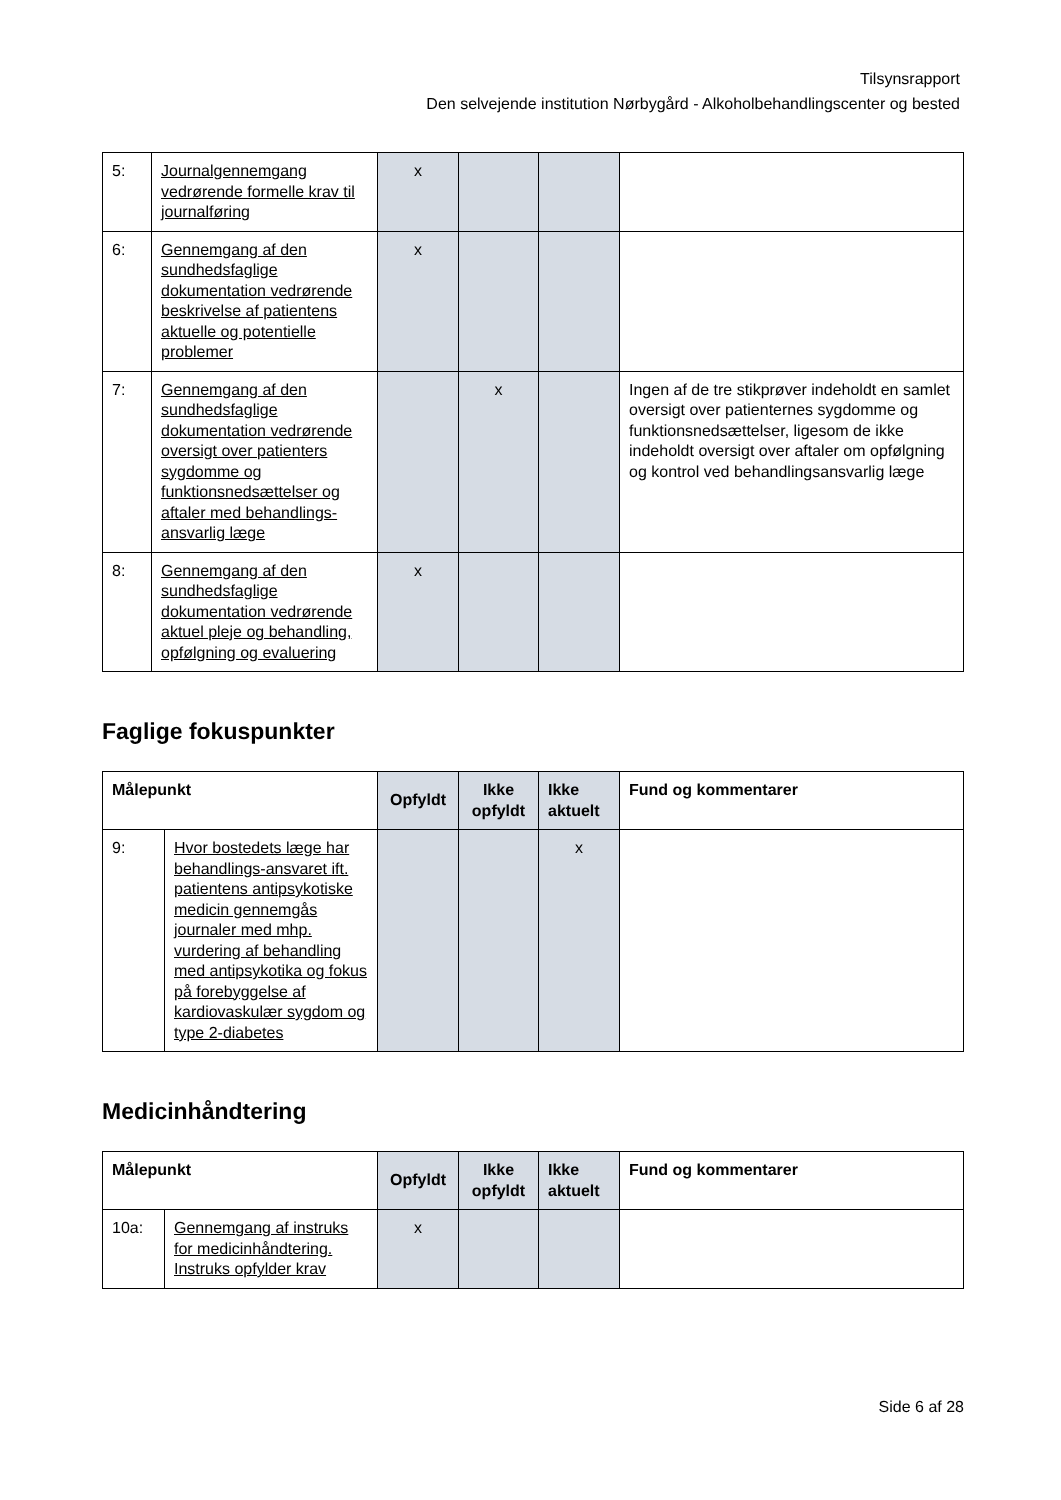Tilsynsrapport
Den selvejende institution Nørbygård - Alkoholbehandlingscenter og bested
| 5: | Journalgennemgang vedrørende formelle krav til journalføring | x | | | |
| 6: | Gennemgang af den sundhedsfaglige dokumentation vedrørende beskrivelse af patientens aktuelle og potentielle problemer | x | | | |
| 7: | Gennemgang af den sundhedsfaglige dokumentation vedrørende oversigt over patienters sygdomme og funktionsnedsættelser og aftaler med behandlings-ansvarlig læge | | x | | Ingen af de tre stikprøver indeholdt en samlet oversigt over patienternes sygdomme og funktionsnedsættelser, ligesom de ikke indeholdt oversigt over aftaler om opfølgning og kontrol ved behandlingsansvarlig læge |
| 8: | Gennemgang af den sundhedsfaglige dokumentation vedrørende aktuel pleje og behandling, opfølgning og evaluering | x | | | |
Faglige fokuspunkter
| Målepunkt | | Opfyldt | Ikke opfyldt | Ikke aktuelt | Fund og kommentarer |
| --- | --- | --- | --- | --- | --- |
| 9: | Hvor bostedets læge har behandlings-ansvaret ift. patientens antipsykotiske medicin gennemgås journaler med mhp. vurdering af behandling med antipsykotika og fokus på forebyggelse af kardiovaskulær sygdom og type 2-diabetes | | | x | |
Medicinhåndtering
| Målepunkt | | Opfyldt | Ikke opfyldt | Ikke aktuelt | Fund og kommentarer |
| --- | --- | --- | --- | --- | --- |
| 10a: | Gennemgang af instruks for medicinhåndtering. Instruks opfylder krav | x | | | |
Side 6 af 28